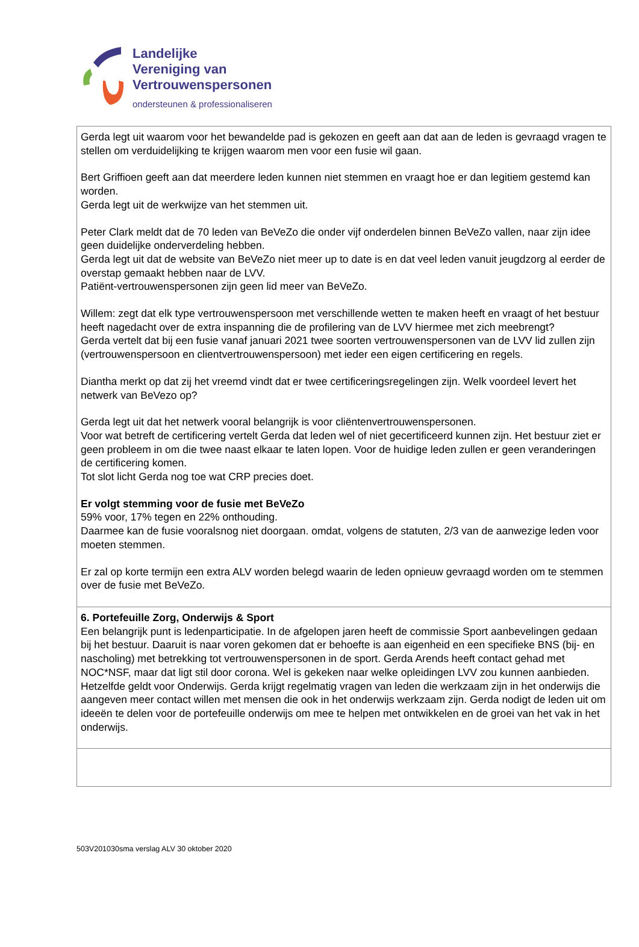Landelijke
Vereniging van
Vertrouwenspersonen
ondersteunen & professionaliseren
| Gerda legt uit waarom voor het bewandelde pad is gekozen en geeft aan dat aan de leden is gevraagd vragen te stellen om verduidelijking te krijgen waarom men voor een fusie wil gaan. Bert Griffioen geeft aan dat meerdere leden kunnen niet stemmen en vraagt hoe er dan legitiem gestemd kan worden. Gerda legt uit de werkwijze van het stemmen uit. Peter Clark meldt dat de 70 leden van BeVeZo die onder vijf onderdelen binnen BeVeZo vallen, naar zijn idee geen duidelijke onderverdeling hebben. Gerda legt uit dat de website van BeVeZo niet meer up to date is en dat veel leden vanuit jeugdzorg al eerder de overstap gemaakt hebben naar de LVV. Patiënt-vertrouwenspersonen zijn geen lid meer van BeVeZo. Willem: zegt dat elk type vertrouwenspersoon met verschillende wetten te maken heeft en vraagt of het bestuur heeft nagedacht over de extra inspanning die de profilering van de LVV hiermee met zich meebrengt? Gerda vertelt dat bij een fusie vanaf januari 2021 twee soorten vertrouwenspersonen van de LVV lid zullen zijn (vertrouwenspersoon en clientvertrouwenspersoon) met ieder een eigen certificering en regels. Diantha merkt op dat zij het vreemd vindt dat er twee certificeringsregelingen zijn. Welk voordeel levert het netwerk van BeVezo op? Gerda legt uit dat het netwerk vooral belangrijk is voor cliëntenvertrouwenspersonen. Voor wat betreft de certificering vertelt Gerda dat leden wel of niet gecertificeerd kunnen zijn. Het bestuur ziet er geen probleem in om die twee naast elkaar te laten lopen. Voor de huidige leden zullen er geen veranderingen de certificering komen. Tot slot licht Gerda nog toe wat CRP precies doet. Er volgt stemming voor de fusie met BeVeZo 59% voor, 17% tegen en 22% onthouding. Daarmee kan de fusie vooralsnog niet doorgaan. omdat, volgens de statuten, 2/3 van de aanwezige leden voor moeten stemmen. Er zal op korte termijn een extra ALV worden belegd waarin de leden opnieuw gevraagd worden om te stemmen over de fusie met BeVeZo. |
| 6. Portefeuille Zorg, Onderwijs & Sport Een belangrijk punt is ledenparticipatie. In de afgelopen jaren heeft de commissie Sport aanbevelingen gedaan bij het bestuur. Daaruit is naar voren gekomen dat er behoefte is aan eigenheid en een specifieke BNS (bij- en nascholing) met betrekking tot vertrouwenspersonen in de sport. Gerda Arends heeft contact gehad met NOC*NSF, maar dat ligt stil door corona. Wel is gekeken naar welke opleidingen LVV zou kunnen aanbieden. Hetzelfde geldt voor Onderwijs. Gerda krijgt regelmatig vragen van leden die werkzaam zijn in het onderwijs die aangeven meer contact willen met mensen die ook in het onderwijs werkzaam zijn. Gerda nodigt de leden uit om ideeën te delen voor de portefeuille onderwijs om mee te helpen met ontwikkelen en de groei van het vak in het onderwijs. |
503V201030sma verslag ALV 30 oktober 2020